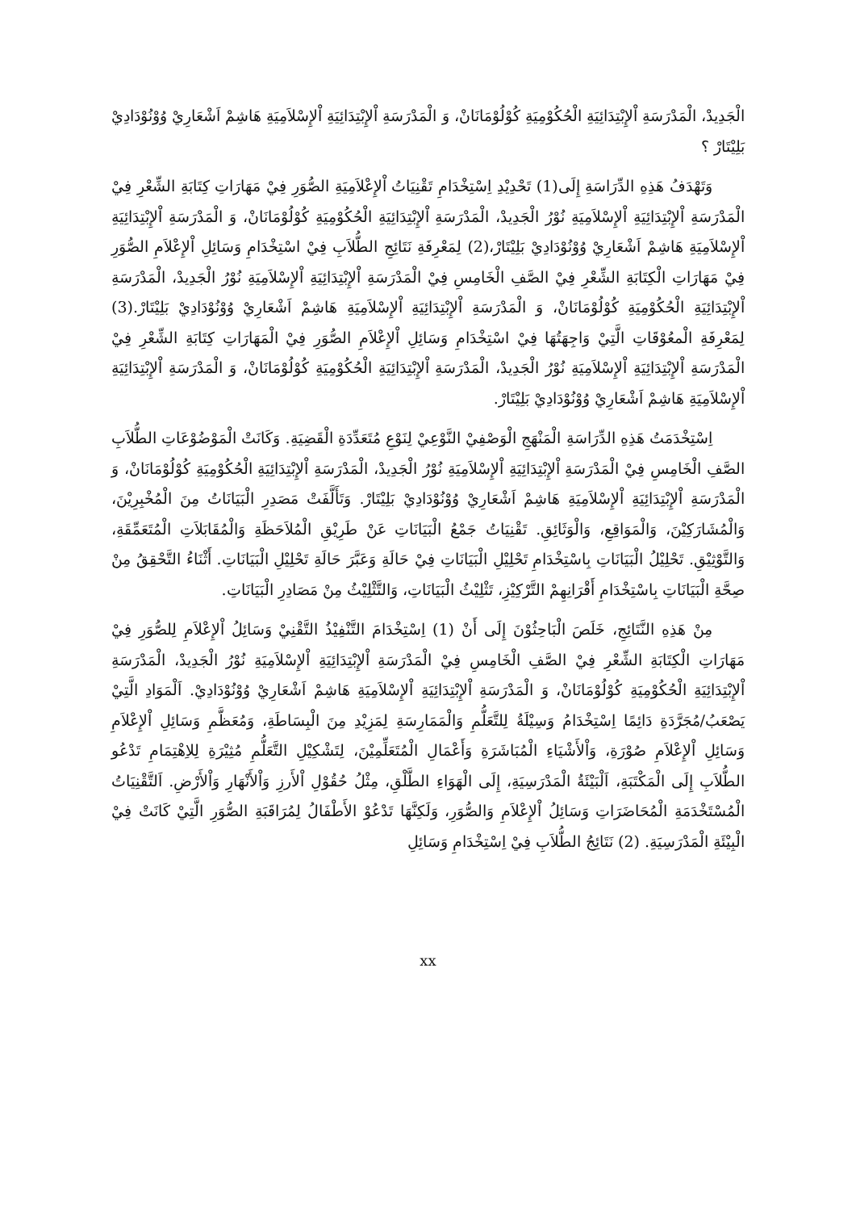الْجَدِيدْ، الْمَدْرَسَةِ اْلإِبْتِدَائِيَةِ الْحُكُوْمِيَةِ كُوْلُوْمَانَانْ، وَ الْمَدْرَسَةِ اْلإِبْتِدَائِيَةِ اْلإِسْلاَمِيَةِ هَاشِمْ اَشْعَارِيْ وُوْنُوْدَادِيْ بَلِيْتَارْ ؟
وَتَهْدَفُ هَذِهِ الدِّرَاسَةِ إِلَى(1) تَحْدِيْدِ اِسْتِخْدَامِ تَقْنِيَاتُ اْلإِعْلاَمِيَةِ الصُّوَرِ فِيْ مَهَارَاتِ كِتَابَةِ الشِّعْرِ فِيْ الْمَدْرَسَةِ اْلإِبْتِدَائِيَةِ اْلإِسْلاَمِيَةِ نُوْرُ الْجَدِيدْ، الْمَدْرَسَةِ اْلإِبْتِدَائِيَةِ الْحُكُوْمِيَةِ كُوْلُوْمَانَانْ، وَ الْمَدْرَسَةِ اْلإِبْتِدَائِيَةِ اْلإِسْلاَمِيَةِ هَاشِمْ اَشْعَارِيْ وُوْنُوْدَادِيْ بَلِيْتَارْ،(2) لِمَعْرِفَةِ نَتَائِجِ الطُّلاَبِ فِيْ اسْتِخْدَامِ وَسَائِلِ اْلإِعْلاَمِ الصُّوَرِ فِيْ مَهَارَاتِ الْكِتَابَةِ الشِّعْرِ فِيْ الصَّفِ الْخَامِسِ فِيْ الْمَدْرَسَةِ اْلإِبْتِدَائِيَةِ اْلإِسْلاَمِيَةِ نُوْرُ الْجَدِيدْ، الْمَدْرَسَةِ اْلإِبْتِدَائِيَةِ الْحُكُوْمِيَةِ كُوْلُوْمَانَانْ، وَ الْمَدْرَسَةِ اْلإِبْتِدَائِيَةِ اْلإِسْلاَمِيَةِ هَاشِمْ اَشْعَارِيْ وُوْنُوْدَادِيْ بَلِيْتَارْ.(3) لِمَعْرِفَةِ الْمعُوْقَاتِ الَّتِيْ وَاجِهَتُهَا فِيْ اسْتِخْدَامِ وَسَائِلِ اْلإِعْلاَمِ الصُّوَرِ فِيْ الْمَهَارَاتِ كِتَابَةِ الشِّعْرِ فِيْ الْمَدْرَسَةِ اْلإِبْتِدَائِيَةِ اْلإِسْلاَمِيَةِ نُوْرُ الْجَدِيدْ، الْمَدْرَسَةِ اْلإِبْتِدَائِيَةِ الْحُكُوْمِيَةِ كُوْلُوْمَانَانْ، وَ الْمَدْرَسَةِ اْلإِبْتِدَائِيَةِ اْلإِسْلاَمِيَةِ هَاشِمْ اَشْعَارِيْ وُوْنُوْدَادِيْ بَلِيْتَارْ.
اِسْتِخْدَمَتُ هَذِهِ الدِّرَاسَةِ الْمَنْهَجِ الْوَصْفِيْ النَّوْعِيْ لِنَوْعِ مُتَعَدِّدَةِ الْقَضِيَةِ. وَكَانَتْ الْمَوْضُوْعَاتِ الطُّلاَبِ الصَّفِ الْخَامِسِ فِيْ الْمَدْرَسَةِ اْلإِبْتِدَائِيَةِ اْلإِسْلاَمِيَةِ نُوْرُ الْجَدِيدْ، الْمَدْرَسَةِ اْلإِبْتِدَائِيَةِ الْحُكُوْمِيَةِ كُوْلُوْمَانَانْ، وَ الْمَدْرَسَةِ اْلإِبْتِدَائِيَةِ اْلإِسْلاَمِيَةِ هَاشِمْ اَشْعَارِيْ وُوْنُوْدَادِيْ بَلِيْتَارْ. وَتَأَلَّفَتْ مَصَدِرِ الْبَيَانَاتُ مِنَ الْمُخْبِرِيْنَ، وَالْمُشَارَكِيْنَ، وَالْمَوَاقِعِ، وَالْوَثَائِقِ. تَقْنِيَاتُ جَمْعُ الْبَيَانَاتِ عَنْ طَرِيْقِ الْمُلاَحَظَةِ وَالْمُقَابَلاَتِ الْمُتَعَمِّقَةِ، وَالتَّوْثِيْقِ. تَحْلِيْلُ الْبَيَانَاتِ بِاسْتِخْدَامِ تَحْلِيْلِ الْبَيَانَاتِ فِيْ حَالَةِ وَعَبَّرَ حَالَةِ تَحْلِيْلِ الْبَيَانَاتِ. أَثْنَاءُ التَّحْقِقُ مِنْ صِحَّةِ الْبَيَانَاتِ بِاسْتِخْدَامِ أَقْرَانِهِمْ التَّرْكِيْزِ، تَثْلِيْثُ الْبَيَانَاتِ، وَالتَّثْلِيْثُ مِنْ مَصَادِرِ الْبَيَانَاتِ.
مِنْ هَذِهِ النَّتَائِجِ، خَلَصَ الْبَاحِثُوْنَ إِلَى أَنْ (1) اِسْتِخْدَامَ التَّنْفِيْذُ التَّقْنِيْ وَسَائِلُ اْلإِعْلاَمِ لِلصُّوَرِ فِيْ مَهَارَاتِ الْكِتَابَةِ الشِّعْرِ فِيْ الصَّفِ الْخَامِسِ فِيْ الْمَدْرَسَةِ اْلإِبْتِدَائِيَةِ اْلإِسْلاَمِيَةِ نُوْرُ الْجَدِيدْ، الْمَدْرَسَةِ اْلإِبْتِدَائِيَةِ الْحُكُوْمِيَةِ كُوْلُوْمَانَانْ، وَ الْمَدْرَسَةِ اْلإِبْتِدَائِيَةِ اْلإِسْلاَمِيَةِ هَاشِمْ اَشْعَارِيْ وُوْنُوْدَادِيْ. اَلْمَوَادِ الَّتِيْ يَصْعَبُ/مُجَرَّدَةِ دَائِمًا اِسْتِخْدَامُ وَسِيْلَةُ لِلتَّعَلُّمِ وَالْمَمَارِسَةِ لِمَزِيْدِ مِنَ الْبِسَاطَةِ، وَمُعَظَّمِ وَسَائِلِ اْلإِعْلاَمِ وَسَائِلِ اْلإِعْلاَمِ صُوْرَةِ، وَاْلأَشْيَاءِ الْمُبَاشَرَةِ وَأَعْمَالِ الْمُتَعَلِّمِيْنَ، لِتَشْكِيْلِ التَّعَلُّمِ مُثِيْرَةِ لِلاِهْتِمَامِ تَدْعُو الطُّلاَبِ إِلَى الْمَكْتَبَةِ، اَلْبَيْئَةُ الْمَدْرَسِيَةِ، إِلَى الْهَوَاءِ الطَّلْقِ، مِثْلُ حُقُوْلِ اْلأَرزِ وَاْلأَنْهَارِ وَاْلأَرْضِ. اَلتَّقْنِيَاتُ الْمُسْتَخْدَمَةِ الْمُحَاضَرَاتِ وَسَائِلُ اْلإِعْلاَمِ وَالصُّوَرِ، وَلَكِنَّهَا تَدْعُوْ الأَطْفَالُ لِمُرَاقَبَةِ الصُّوَرِ الَّتِيْ كَانَتْ فِيْ الْبِيْئَةِ الْمَدْرَسِيَةِ. (2) نَتَائِجُ الطُّلاَبِ فِيْ اِسْتِخْدَامِ وَسَائِلِ
xx